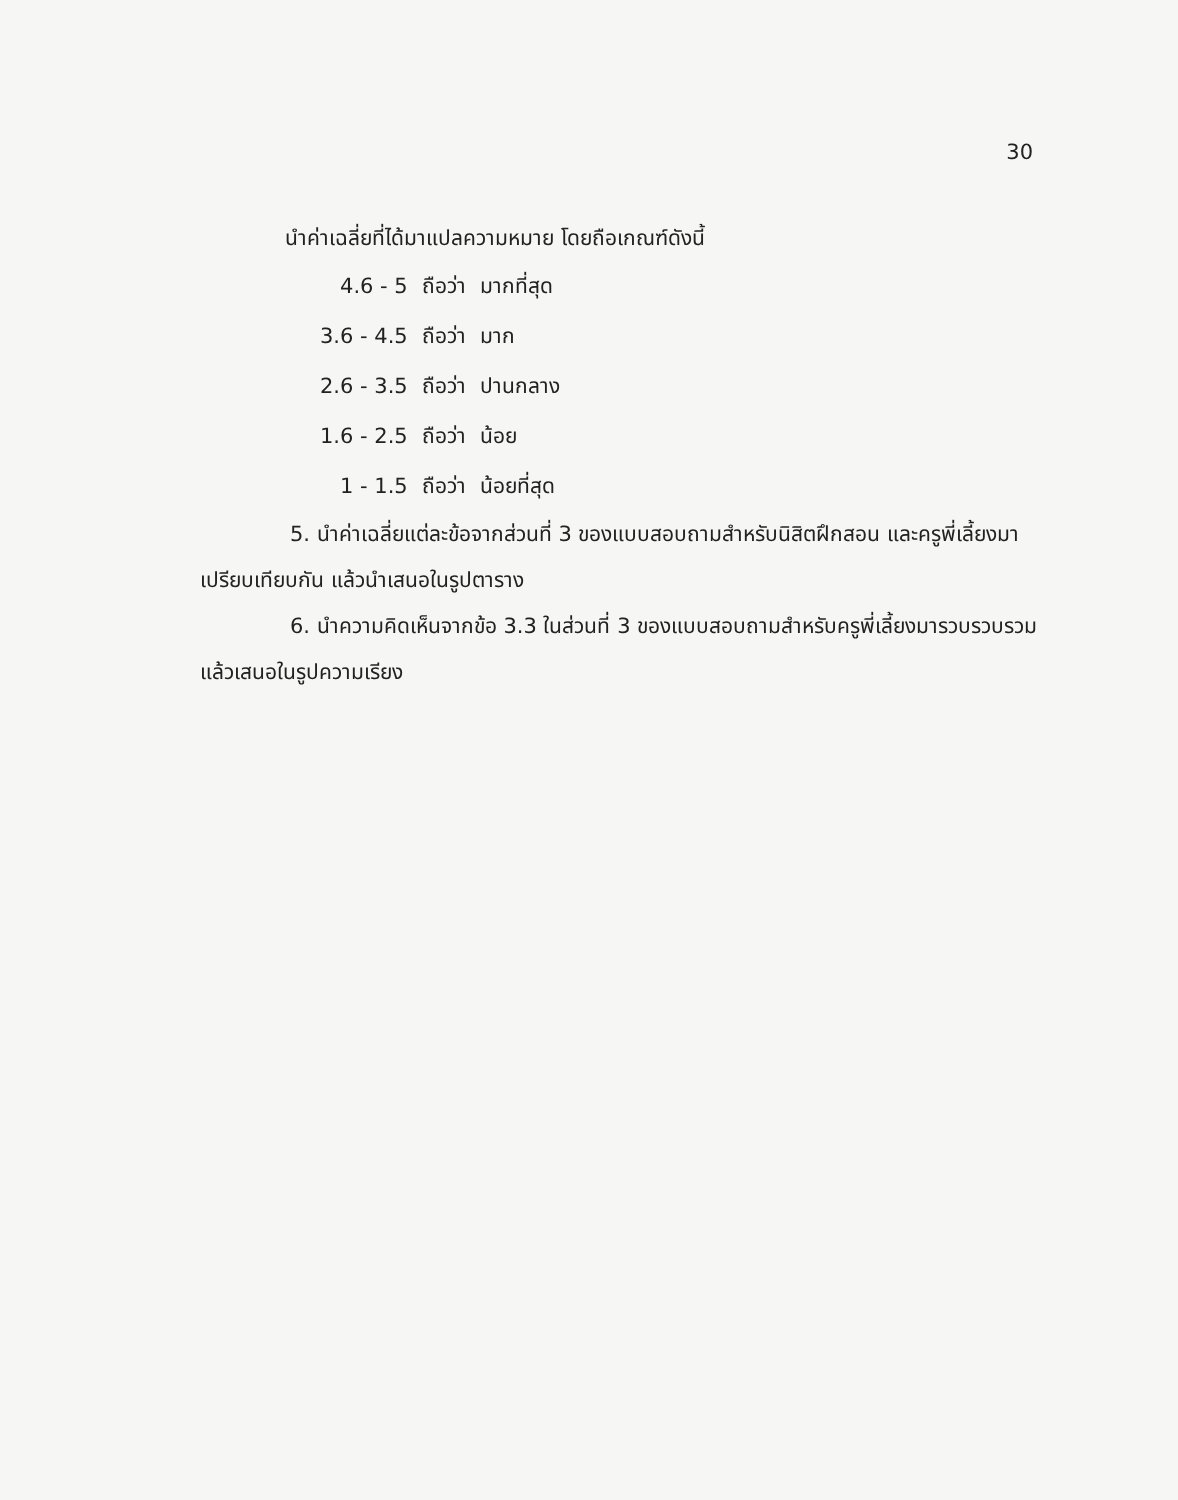30
นำค่าเฉลี่ยที่ได้มาแปลความหมาย โดยถือเกณฑ์ดังนี้
| 4.6 - 5 | ถือว่า | มากที่สุด |
| 3.6 - 4.5 | ถือว่า | มาก |
| 2.6 - 3.5 | ถือว่า | ปานกลาง |
| 1.6 - 2.5 | ถือว่า | น้อย |
| 1 - 1.5 | ถือว่า | น้อยที่สุด |
5. นำค่าเฉลี่ยแต่ละข้อจากส่วนที่ 3 ของแบบสอบถามสำหรับนิสิตฝึกสอน และครูพี่เลี้ยงมาเปรียบเทียบกัน แล้วนำเสนอในรูปตาราง
6. นำความคิดเห็นจากข้อ 3.3 ในส่วนที่ 3 ของแบบสอบถามสำหรับครูพี่เลี้ยงมารวบรวบรวม แล้วเสนอในรูปความเรียง